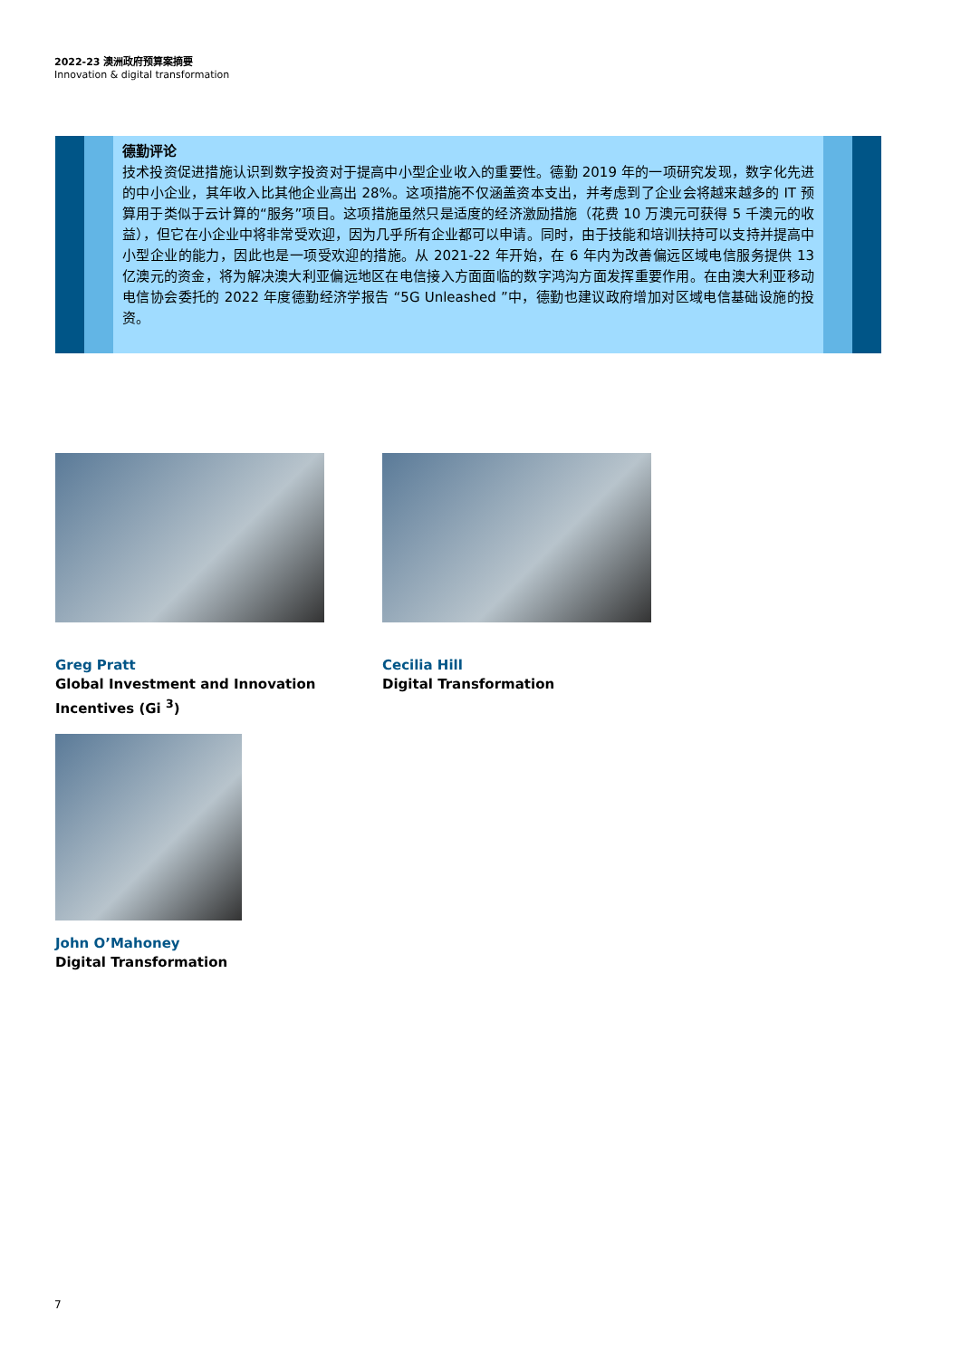2022-23 澳洲政府预算案摘要
Innovation & digital transformation
德勤评论
技术投资促进措施认识到数字投资对于提高中小型企业收入的重要性。德勤 2019 年的一项研究发现，数字化先进的中小企业，其年收入比其他企业高出 28%。这项措施不仅涵盖资本支出，并考虑到了企业会将越来越多的 IT 预算用于类似于云计算的“服务”项目。这项措施虽然只是适度的经济激励措施（花费 10 万澳元可获得 5 千澳元的收益），但它在小企业中将非常受欢迎，因为几乎所有企业都可以申请。同时，由于技能和培训扶持可以支持并提高中小型企业的能力，因此也是一项受欢迎的措施。从 2021-22 年开始，在 6 年内为改善偏远区域电信服务提供 13 亿澳元的资金，将为解决澳大利亚偏远地区在电信接入方面面临的数字鸿沟方面发挥重要作用。在由澳大利亚移动电信协会委托的 2022 年度德勤经济学报告 “5G Unleashed ”中，德勤也建议政府增加对区域电信基础设施的投资。
Greg Pratt
Global Investment and Innovation
Incentives (Gi <sup>3</sup>)
Cecilia Hill
Digital Transformation
John O’Mahoney
Digital Transformation
7